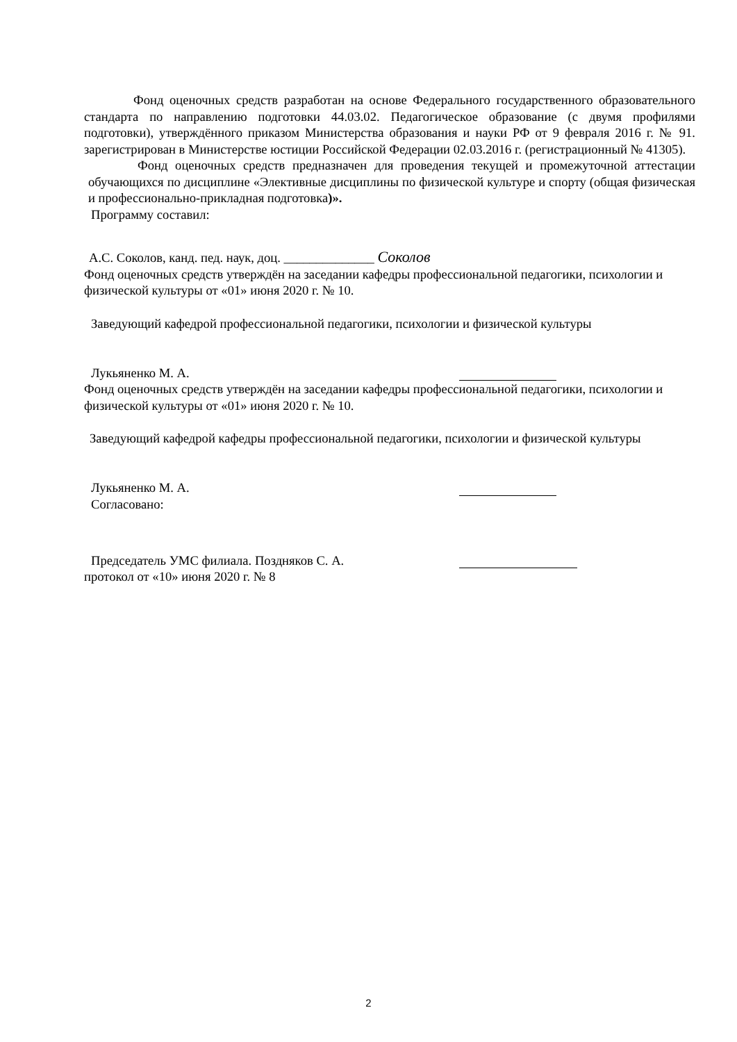Фонд оценочных средств разработан на основе Федерального государственного образовательного стандарта по направлению подготовки 44.03.02. Педагогическое образование (с двумя профилями подготовки), утверждённого приказом Министерства образования и науки РФ от 9 февраля 2016 г. № 91. зарегистрирован в Министерстве юстиции Российской Федерации 02.03.2016 г. (регистрационный № 41305).
Фонд оценочных средств предназначен для проведения текущей и промежуточной аттестации обучающихся по дисциплине «Элективные дисциплины по физической культуре и спорту (общая физическая и профессионально-прикладная подготовка)».
Программу составил:
А.С. Соколов, канд. пед. наук, доц. ______________ Соколов
Фонд оценочных средств утверждён на заседании кафедры профессиональной педагогики, психологии и физической культуры от «01» июня 2020 г. № 10.
Заведующий кафедрой профессиональной педагогики, психологии и физической культуры
Лукьяненко М. А.
Фонд оценочных средств утверждён на заседании кафедры профессиональной педагогики, психологии и физической культуры от «01» июня 2020 г. № 10.
Заведующий кафедрой кафедры профессиональной педагогики, психологии и физической культуры
Лукьяненко М. А.
Согласовано:
Председатель УМС филиала. Поздняков С. А.
протокол от «10» июня 2020 г. № 8
2